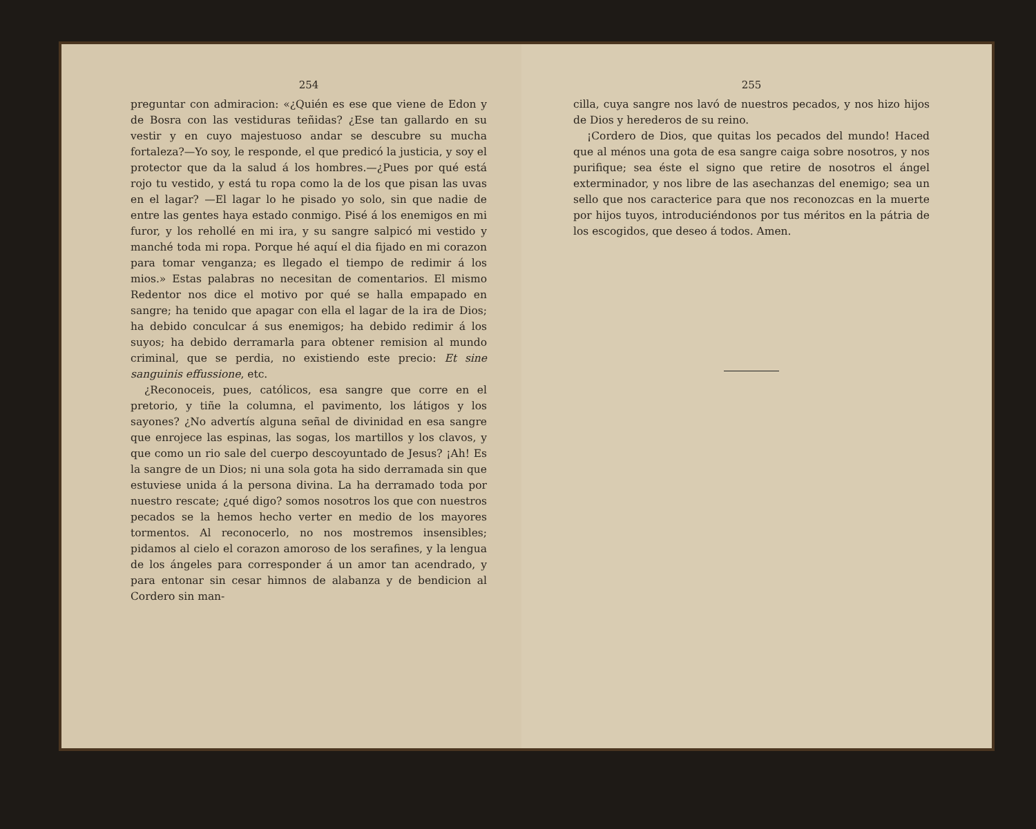254
preguntar con admiracion: «¿Quién es ese que viene de Edon y de Bosra con las vestiduras teñidas? ¿Ese tan gallardo en su vestir y en cuyo majestuoso andar se descubre su mucha fortaleza?—Yo soy, le responde, el que predicó la justicia, y soy el protector que da la salud á los hombres.—¿Pues por qué está rojo tu vestido, y está tu ropa como la de los que pisan las uvas en el lagar? —El lagar lo he pisado yo solo, sin que nadie de entre las gentes haya estado conmigo. Pisé á los enemigos en mi furor, y los rehollé en mi ira, y su sangre salpicó mi vestido y manché toda mi ropa. Porque hé aquí el dia fijado en mi corazon para tomar venganza; es llegado el tiempo de redimir á los mios.» Estas palabras no necesitan de comentarios. El mismo Redentor nos dice el motivo por qué se halla empapado en sangre; ha tenido que apagar con ella el lagar de la ira de Dios; ha debido conculcar á sus enemigos; ha debido redimir á los suyos; ha debido derramarla para obtener remision al mundo criminal, que se perdia, no existiendo este precio: Et sine sanguinis effussione, etc.
¿Reconoceis, pues, católicos, esa sangre que corre en el pretorio, y tiñe la columna, el pavimento, los látigos y los sayones? ¿No advertís alguna señal de divinidad en esa sangre que enrojece las espinas, las sogas, los martillos y los clavos, y que como un rio sale del cuerpo descoyuntado de Jesus? ¡Ah! Es la sangre de un Dios; ni una sola gota ha sido derramada sin que estuviese unida á la persona divina. La ha derramado toda por nuestro rescate; ¿qué digo? somos nosotros los que con nuestros pecados se la hemos hecho verter en medio de los mayores tormentos. Al reconocerlo, no nos mostremos insensibles; pidamos al cielo el corazon amoroso de los serafines, y la lengua de los ángeles para corresponder á un amor tan acendrado, y para entonar sin cesar himnos de alabanza y de bendicion al Cordero sin man-
255
cilla, cuya sangre nos lavó de nuestros pecados, y nos hizo hijos de Dios y herederos de su reino.
¡Cordero de Dios, que quitas los pecados del mundo! Haced que al ménos una gota de esa sangre caiga sobre nosotros, y nos purifique; sea éste el signo que retire de nosotros el ángel exterminador, y nos libre de las asechanzas del enemigo; sea un sello que nos caracterice para que nos reconozcas en la muerte por hijos tuyos, introduciéndonos por tus méritos en la pátria de los escogidos, que deseo á todos. Amen.